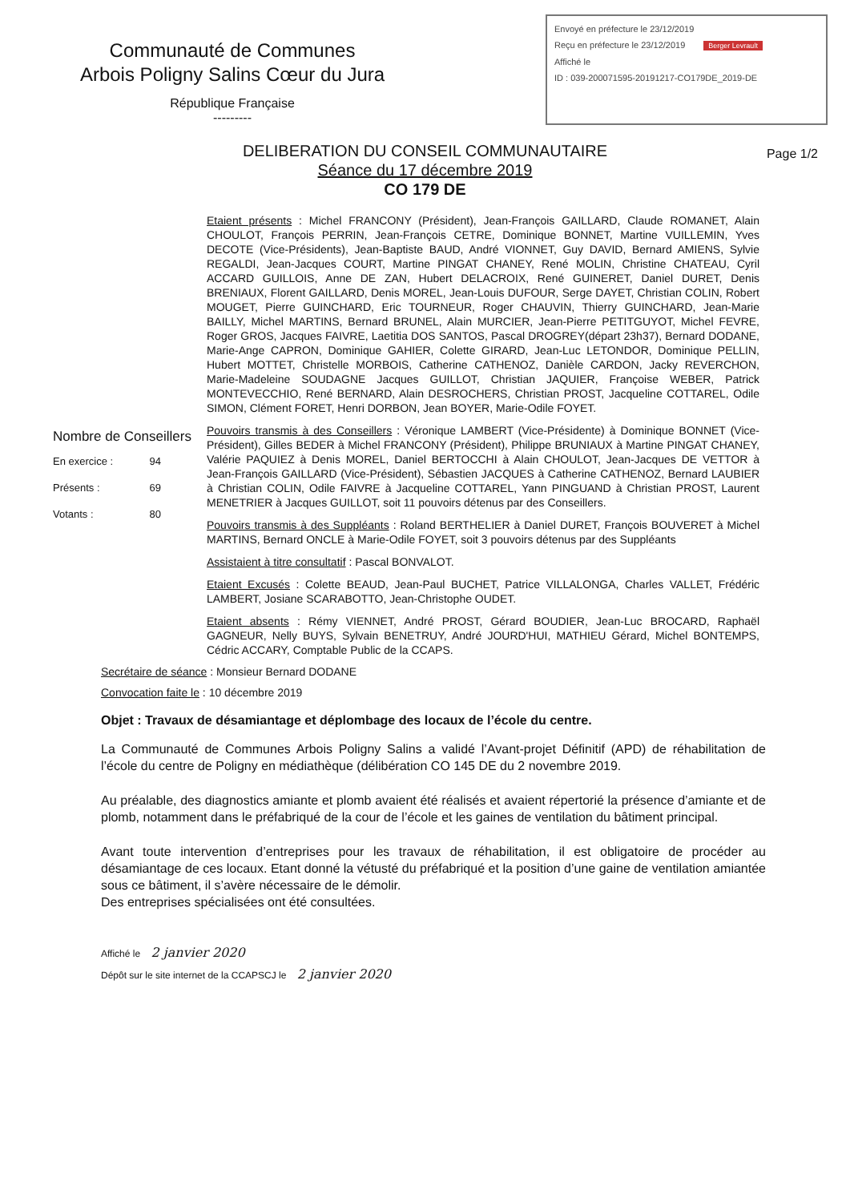Communauté de Communes
Arbois Poligny Salins Cœur du Jura
République Française
---------
Envoyé en préfecture le 23/12/2019
Reçu en préfecture le 23/12/2019 Berger Levrault
Affiché le
ID : 039-200071595-20191217-CO179DE_2019-DE
DELIBERATION DU CONSEIL COMMUNAUTAIRE
Séance du 17 décembre 2019
CO 179 DE
Page 1/2
Nombre de Conseillers
En exercice : 94
Présents : 69
Votants : 80
Etaient présents : Michel FRANCONY (Président), Jean-François GAILLARD, Claude ROMANET, Alain CHOULOT, François PERRIN, Jean-François CETRE, Dominique BONNET, Martine VUILLEMIN, Yves DECOTE (Vice-Présidents), Jean-Baptiste BAUD, André VIONNET, Guy DAVID, Bernard AMIENS, Sylvie REGALDI, Jean-Jacques COURT, Martine PINGAT CHANEY, René MOLIN, Christine CHATEAU, Cyril ACCARD GUILLOIS, Anne DE ZAN, Hubert DELACROIX, René GUINERET, Daniel DURET, Denis BRENIAUX, Florent GAILLARD, Denis MOREL, Jean-Louis DUFOUR, Serge DAYET, Christian COLIN, Robert MOUGET, Pierre GUINCHARD, Eric TOURNEUR, Roger CHAUVIN, Thierry GUINCHARD, Jean-Marie BAILLY, Michel MARTINS, Bernard BRUNEL, Alain MURCIER, Jean-Pierre PETITGUYOT, Michel FEVRE, Roger GROS, Jacques FAIVRE, Laetitia DOS SANTOS, Pascal DROGREY(départ 23h37), Bernard DODANE, Marie-Ange CAPRON, Dominique GAHIER, Colette GIRARD, Jean-Luc LETONDOR, Dominique PELLIN, Hubert MOTTET, Christelle MORBOIS, Catherine CATHENOZ, Danièle CARDON, Jacky REVERCHON, Marie-Madeleine SOUDAGNE Jacques GUILLOT, Christian JAQUIER, Françoise WEBER, Patrick MONTEVECCHIO, René BERNARD, Alain DESROCHERS, Christian PROST, Jacqueline COTTAREL, Odile SIMON, Clément FORET, Henri DORBON, Jean BOYER, Marie-Odile FOYET.
Pouvoirs transmis à des Conseillers : Véronique LAMBERT (Vice-Présidente) à Dominique BONNET (Vice-Président), Gilles BEDER à Michel FRANCONY (Président), Philippe BRUNIAUX à Martine PINGAT CHANEY, Valérie PAQUIEZ à Denis MOREL, Daniel BERTOCCHI à Alain CHOULOT, Jean-Jacques DE VETTOR à Jean-François GAILLARD (Vice-Président), Sébastien JACQUES à Catherine CATHENOZ, Bernard LAUBIER à Christian COLIN, Odile FAIVRE à Jacqueline COTTAREL, Yann PINGUAND à Christian PROST, Laurent MENETRIER à Jacques GUILLOT, soit 11 pouvoirs détenus par des Conseillers.
Pouvoirs transmis à des Suppléants : Roland BERTHELIER à Daniel DURET, François BOUVERET à Michel MARTINS, Bernard ONCLE à Marie-Odile FOYET, soit 3 pouvoirs détenus par des Suppléants
Assistaient à titre consultatif : Pascal BONVALOT.
Etaient Excusés : Colette BEAUD, Jean-Paul BUCHET, Patrice VILLALONGA, Charles VALLET, Frédéric LAMBERT, Josiane SCARABOTTO, Jean-Christophe OUDET.
Etaient absents : Rémy VIENNET, André PROST, Gérard BOUDIER, Jean-Luc BROCARD, Raphaël GAGNEUR, Nelly BUYS, Sylvain BENETRUY, André JOURD'HUI, MATHIEU Gérard, Michel BONTEMPS, Cédric ACCARY, Comptable Public de la CCAPS.
Secrétaire de séance : Monsieur Bernard DODANE
Convocation faite le : 10 décembre 2019
Objet : Travaux de désamiantage et déplombage des locaux de l’école du centre.
La Communauté de Communes Arbois Poligny Salins a validé l’Avant-projet Définitif (APD) de réhabilitation de l’école du centre de Poligny en médiathèque (délibération CO 145 DE du 2 novembre 2019.
Au préalable, des diagnostics amiante et plomb avaient été réalisés et avaient répertorié la présence d’amiante et de plomb, notamment dans le préfabriqué de la cour de l’école et les gaines de ventilation du bâtiment principal.
Avant toute intervention d’entreprises pour les travaux de réhabilitation, il est obligatoire de procéder au désamiantage de ces locaux. Etant donné la vétusté du préfabriqué et la position d’une gaine de ventilation amiantée sous ce bâtiment, il s’avère nécessaire de le démolir.
Des entreprises spécialisées ont été consultées.
Affiché le 2 janvier 2020
Dépôt sur le site internet de la CCAPSCJ le 2 janvier 2020